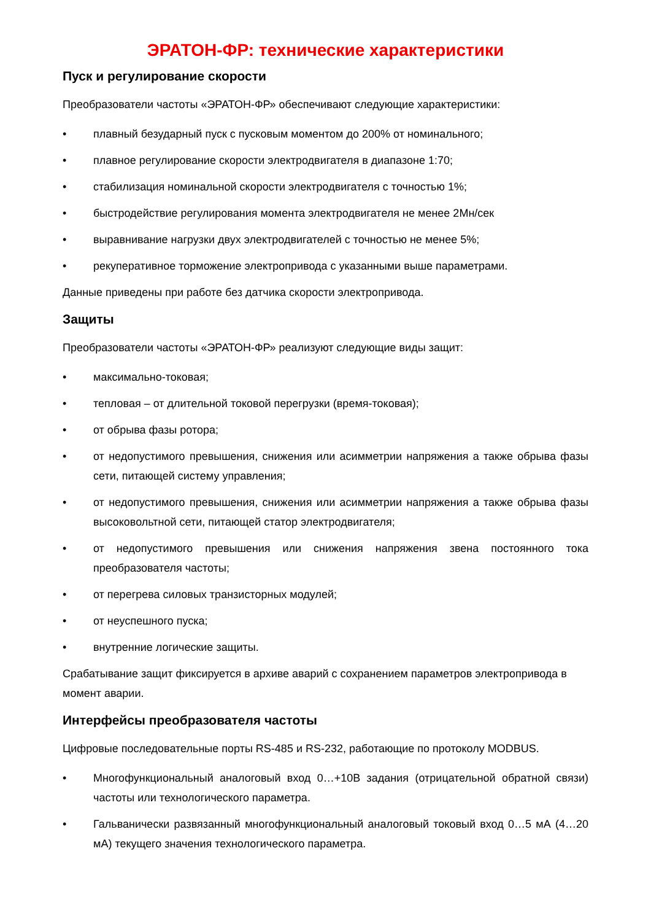ЭРАТОН-ФР: технические характеристики
Пуск и регулирование скорости
Преобразователи частоты «ЭРАТОН-ФР» обеспечивают следующие характеристики:
• плавный безударный пуск с пусковым моментом до 200% от номинального;
• плавное регулирование скорости электродвигателя в диапазоне 1:70;
• стабилизация номинальной скорости электродвигателя с точностью 1%;
• быстродействие регулирования момента электродвигателя не менее 2Мн/сек
• выравнивание нагрузки двух электродвигателей с точностью не менее 5%;
• рекуперативное торможение электропривода с указанными выше параметрами.
Данные приведены при работе без датчика скорости электропривода.
Защиты
Преобразователи частоты «ЭРАТОН-ФР» реализуют следующие виды защит:
• максимально-токовая;
• тепловая – от длительной токовой перегрузки (время-токовая);
• от обрыва фазы ротора;
• от недопустимого превышения, снижения или асимметрии напряжения а также обрыва фазы сети, питающей систему управления;
• от недопустимого превышения, снижения или асимметрии напряжения а также обрыва фазы высоковольтной сети, питающей статор электродвигателя;
• от недопустимого превышения или снижения напряжения звена постоянного тока преобразователя частоты;
• от перегрева силовых транзисторных модулей;
• от неуспешного пуска;
• внутренние логические защиты.
Срабатывание защит фиксируется в архиве аварий с сохранением параметров электропривода в момент аварии.
Интерфейсы преобразователя частоты
Цифровые последовательные порты RS-485 и RS-232, работающие по протоколу MODBUS.
• Многофункциональный аналоговый вход 0…+10В задания (отрицательной обратной связи) частоты или технологического параметра.
• Гальванически развязанный многофункциональный аналоговый токовый вход 0…5 мА (4…20 мА) текущего значения технологического параметра.